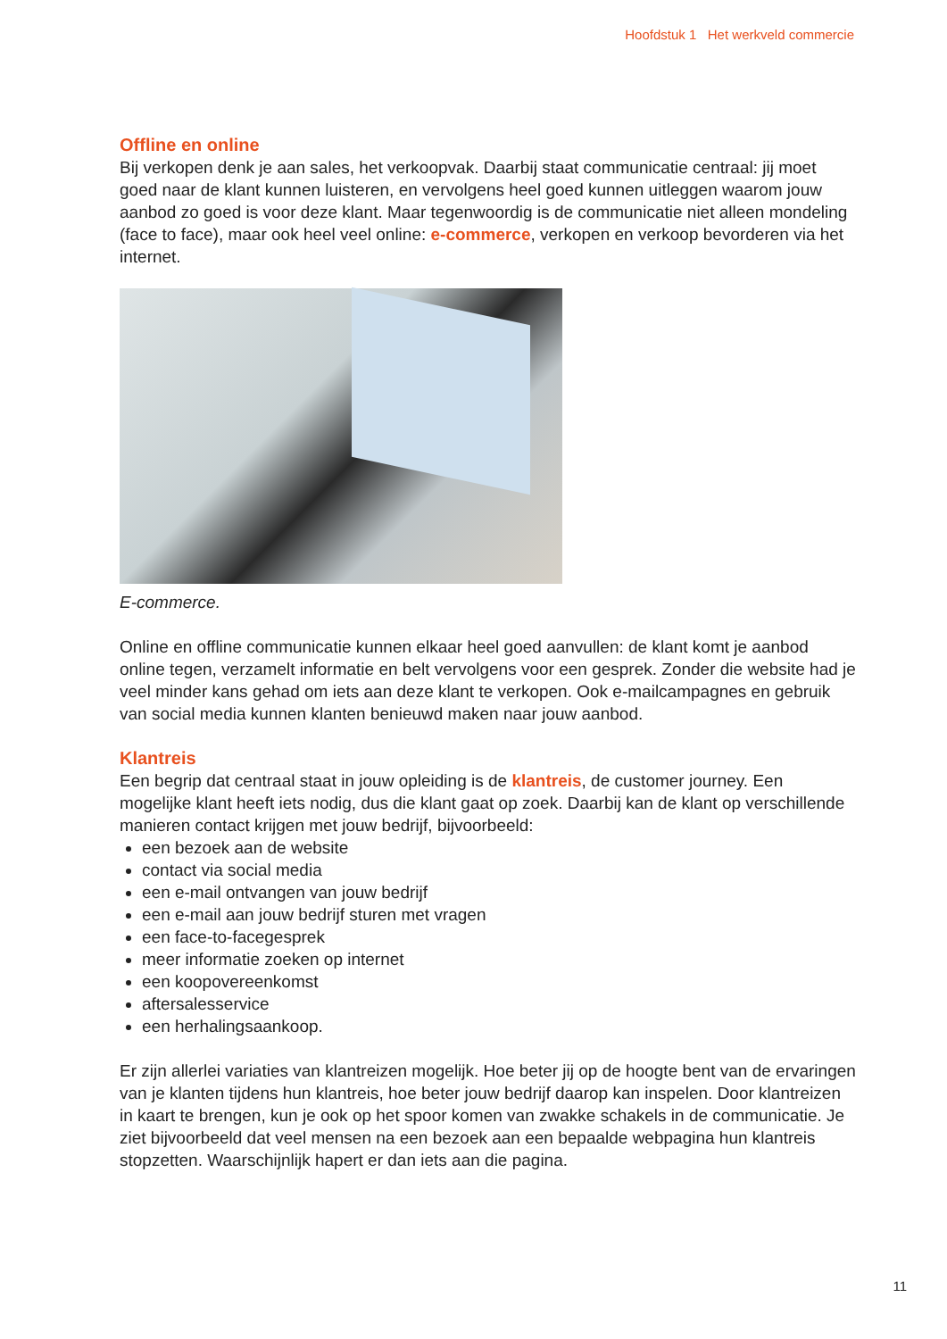Hoofdstuk 1 Het werkveld commercie
Offline en online
Bij verkopen denk je aan sales, het verkoopvak. Daarbij staat communicatie centraal: jij moet goed naar de klant kunnen luisteren, en vervolgens heel goed kunnen uitleggen waarom jouw aanbod zo goed is voor deze klant. Maar tegenwoordig is de communicatie niet alleen mondeling (face to face), maar ook heel veel online: e-commerce, verkopen en verkoop bevorderen via het internet.
E-commerce.
Online en offline communicatie kunnen elkaar heel goed aanvullen: de klant komt je aanbod online tegen, verzamelt informatie en belt vervolgens voor een gesprek. Zonder die website had je veel minder kans gehad om iets aan deze klant te verkopen. Ook e-mailcampagnes en gebruik van social media kunnen klanten benieuwd maken naar jouw aanbod.
Klantreis
Een begrip dat centraal staat in jouw opleiding is de klantreis, de customer journey. Een mogelijke klant heeft iets nodig, dus die klant gaat op zoek. Daarbij kan de klant op verschillende manieren contact krijgen met jouw bedrijf, bijvoorbeeld:
een bezoek aan de website
contact via social media
een e-mail ontvangen van jouw bedrijf
een e-mail aan jouw bedrijf sturen met vragen
een face-to-facegesprek
meer informatie zoeken op internet
een koopovereenkomst
aftersalesservice
een herhalingsaankoop.
Er zijn allerlei variaties van klantreizen mogelijk. Hoe beter jij op de hoogte bent van de ervaringen van je klanten tijdens hun klantreis, hoe beter jouw bedrijf daarop kan inspelen. Door klantreizen in kaart te brengen, kun je ook op het spoor komen van zwakke schakels in de communicatie. Je ziet bijvoorbeeld dat veel mensen na een bezoek aan een bepaalde webpagina hun klantreis stopzetten. Waarschijnlijk hapert er dan iets aan die pagina.
11